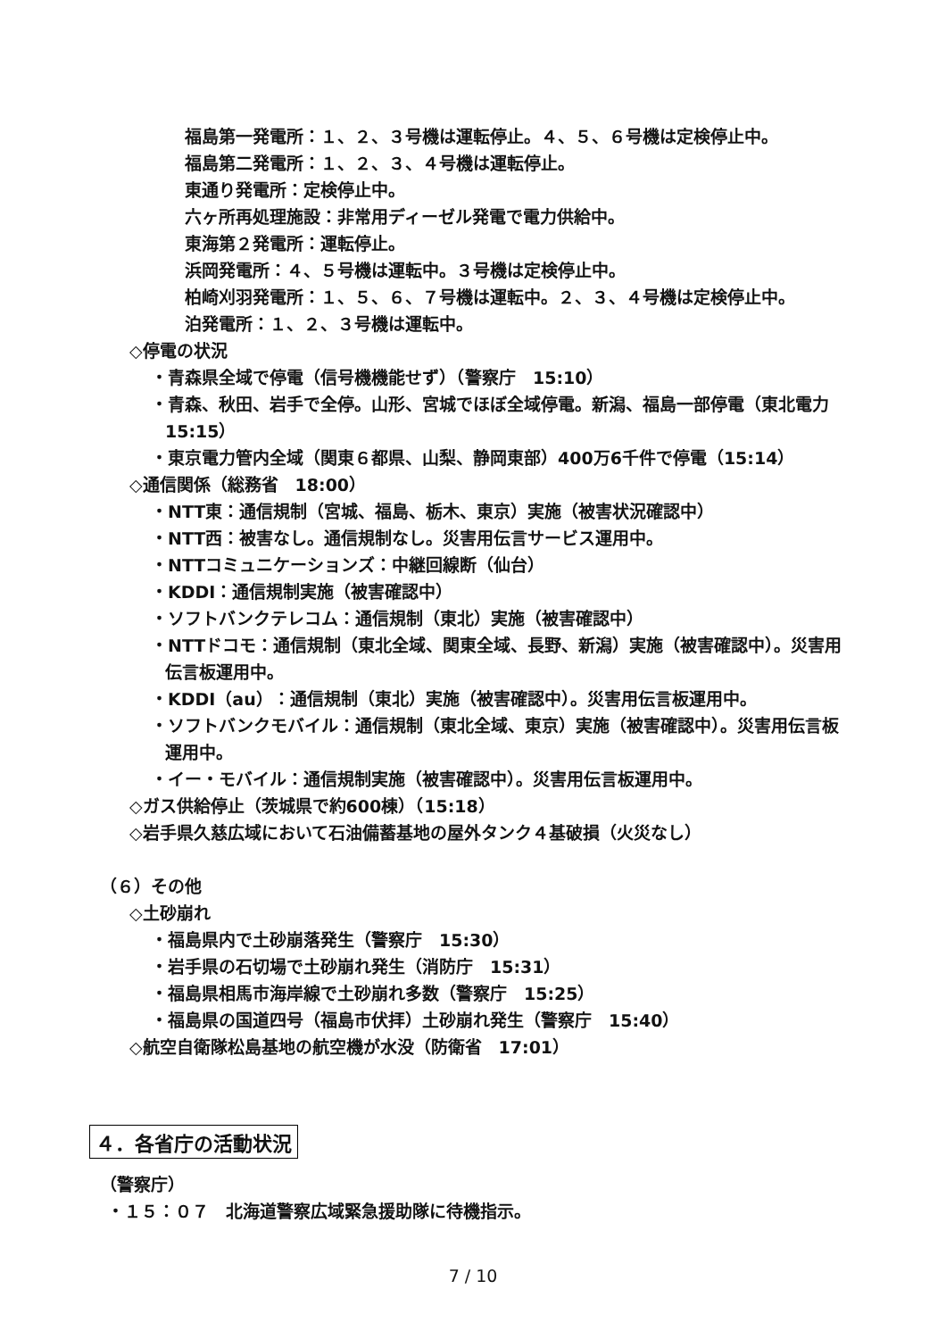福島第一発電所：１、２、３号機は運転停止。４、５、６号機は定検停止中。
福島第二発電所：１、２、３、４号機は運転停止。
東通り発電所：定検停止中。
六ヶ所再処理施設：非常用ディーゼル発電で電力供給中。
東海第２発電所：運転停止。
浜岡発電所：４、５号機は運転中。３号機は定検停止中。
柏崎刈羽発電所：１、５、６、７号機は運転中。２、３、４号機は定検停止中。
泊発電所：１、２、３号機は運転中。
◇停電の状況
・青森県全域で停電（信号機機能せず）（警察庁　15:10）
・青森、秋田、岩手で全停。山形、宮城でほぼ全域停電。新潟、福島一部停電（東北電力　15:15）
・東京電力管内全域（関東６都県、山梨、静岡東部）400万6千件で停電（15:14）
◇通信関係（総務省　18:00）
・NTT東：通信規制（宮城、福島、栃木、東京）実施（被害状況確認中）
・NTT西：被害なし。通信規制なし。災害用伝言サービス運用中。
・NTTコミュニケーションズ：中継回線断（仙台）
・KDDI：通信規制実施（被害確認中）
・ソフトバンクテレコム：通信規制（東北）実施（被害確認中）
・NTTドコモ：通信規制（東北全域、関東全域、長野、新潟）実施（被害確認中）。災害用伝言板運用中。
・KDDI（au）：通信規制（東北）実施（被害確認中）。災害用伝言板運用中。
・ソフトバンクモバイル：通信規制（東北全域、東京）実施（被害確認中）。災害用伝言板運用中。
・イー・モバイル：通信規制実施（被害確認中）。災害用伝言板運用中。
◇ガス供給停止（茨城県で約600棟）（15:18）
◇岩手県久慈広域において石油備蓄基地の屋外タンク４基破損（火災なし）
（６）その他
◇土砂崩れ
・福島県内で土砂崩落発生（警察庁　15:30）
・岩手県の石切場で土砂崩れ発生（消防庁　15:31）
・福島県相馬市海岸線で土砂崩れ多数（警察庁　15:25）
・福島県の国道四号（福島市伏拝）土砂崩れ発生（警察庁　15:40）
◇航空自衛隊松島基地の航空機が水没（防衛省　17:01）
４．各省庁の活動状況
（警察庁）
・１５：０７　北海道警察広域緊急援助隊に待機指示。
7 / 10